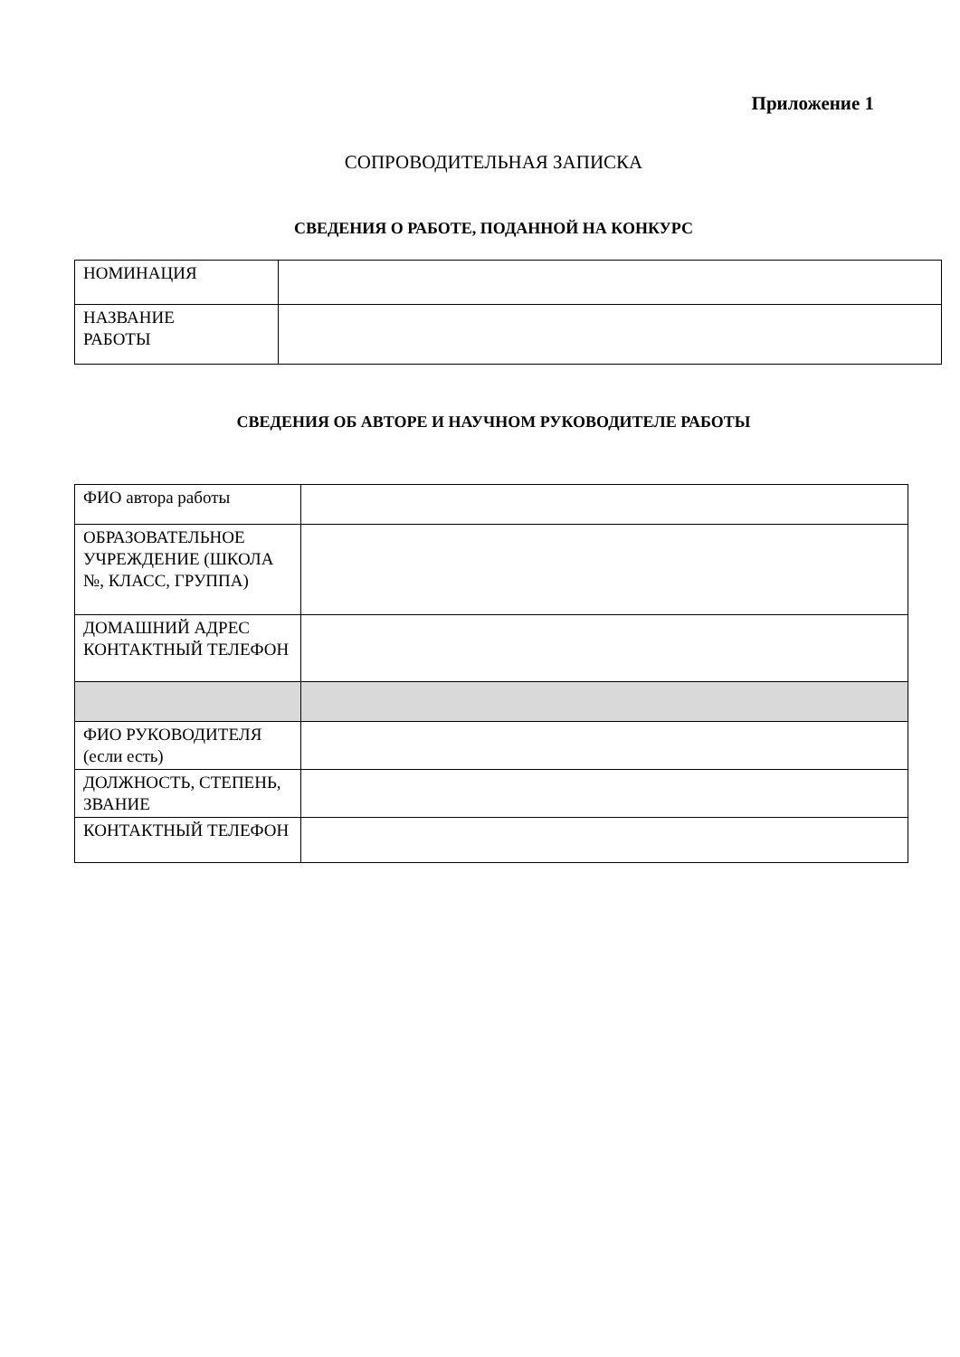Приложение 1
СОПРОВОДИТЕЛЬНАЯ ЗАПИСКА
СВЕДЕНИЯ О РАБОТЕ, ПОДАННОЙ НА КОНКУРС
| НОМИНАЦИЯ | |
| НАЗВАНИЕ РАБОТЫ | |
СВЕДЕНИЯ ОБ АВТОРЕ И НАУЧНОМ РУКОВОДИТЕЛЕ РАБОТЫ
| ФИО автора работы | |
| ОБРАЗОВАТЕЛЬНОЕ УЧРЕЖДЕНИЕ (ШКОЛА №, КЛАСС, ГРУППА) | |
| ДОМАШНИЙ АДРЕС КОНТАКТНЫЙ ТЕЛЕФОН | |
| ФИО РУКОВОДИТЕЛЯ (если есть) | |
| ДОЛЖНОСТЬ, СТЕПЕНЬ, ЗВАНИЕ | |
| КОНТАКТНЫЙ ТЕЛЕФОН | |